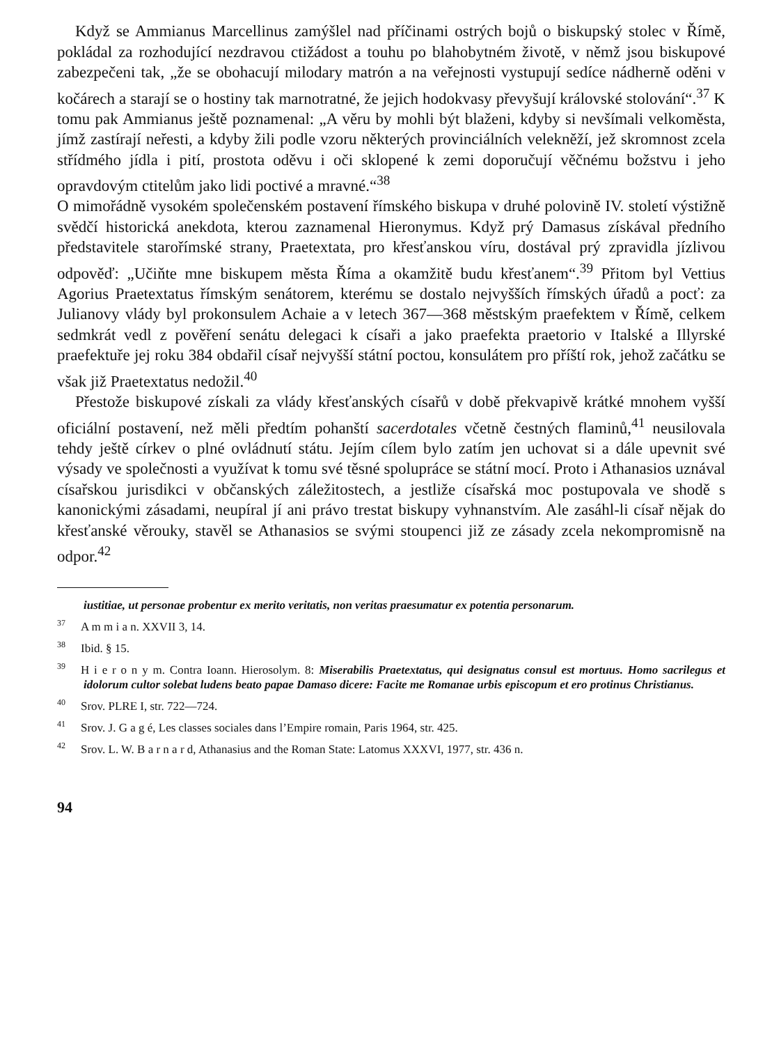Když se Ammianus Marcellinus zamýšlel nad příčinami ostrých bojů o biskupský stolec v Římě, pokládal za rozhodující nezdravou ctižádost a touhu po blahobytném životě, v němž jsou biskupové zabezpečeni tak, „že se obohacují milodary matrón a na veřejnosti vystupují sedíce nádherně oděni v kočárech a starají se o hostiny tak marnotratné, že jejich hodokvasy převyšují královské stolování“.<sup>37</sup> K tomu pak Ammianus ještě poznamenal: „A věru by mohli být blaženi, kdyby si nevšímali velkoměsta, jímž zastírají neřesti, a kdyby žili podle vzoru některých provinciálních velekněží, jež skromnost zcela střídmého jídla i pití, prostota oděvu i oči sklopené k zemi doporučují věčnému božstvu i jeho opravdovým ctitelům jako lidi poctivé a mravné.“<sup>38</sup>
O mimořádně vysokém společenském postavení římského biskupa v druhé polovině IV. století výstižně svědčí historická anekdota, kterou zaznamenal Hieronymus. Když prý Damasus získával předního představitele starořímské strany, Praetextata, pro křesťanskou víru, dostával prý zpravidla jízlivou odpověď: „Učiňte mne biskupem města Říma a okamžitě budu křesťanem“.<sup>39</sup> Přitom byl Vettius Agorius Praetextatus římským senátorem, kterému se dostalo nejvyšších římských úřadů a pocť: za Julianovy vlády byl prokonsulem Achaie a v letech 367—368 městským praefektem v Římě, celkem sedmkrát vedl z pověření senátu delegaci k císaři a jako praefekta praetorio v Italské a Illyrské praefektuře jej roku 384 obdařil císař nejvyšší státní poctou, konsulátem pro příští rok, jehož začátku se však již Praetextatus nedožil.<sup>40</sup>
Přestože biskupové získali za vlády křesťanských císařů v době překvapivě krátké mnohem vyšší oficiální postavení, než měli předtím pohanští sacerdotales včetně čestných flaminů,<sup>41</sup> neusilovala tehdy ještě církev o plné ovládnutí státu. Jejím cílem bylo zatím jen uchovat si a dále upevnit své výsady ve společnosti a využívat k tomu své těsné spolupráce se státní mocí. Proto i Athanasios uznával císařskou jurisdikci v občanských záležitostech, a jestliže císařská moc postupovala ve shodě s kanonickými zásadami, neupíral jí ani právo trestat biskupy vyhnanstvím. Ale zasáhl-li císař nějak do křesťanské věrouky, stavěl se Athanasios se svými stoupenci již ze zásady zcela nekompromisně na odpor.<sup>42</sup>
iustitiae, ut personae probentur ex merito veritatis, non veritas praesumatur ex potentia personarum.
<sup>37</sup> A m m i a n. XXVII 3, 14.
<sup>38</sup> Ibid. § 15.
<sup>39</sup>H i e r o n y m. Contra Ioann. Hierosolym. 8: Miserabilis Praetextatus, qui designatus consul est mortuus. Homo sacrilegus et idolorum cultor solebat ludens beato papae Damaso dicere: Facite me Romanae urbis episcopum et ero protinus Christianus.
<sup>40</sup> Srov. PLRE I, str. 722—724.
<sup>41</sup> Srov. J. G a g é, Les classes sociales dans l’Empire romain, Paris 1964, str. 425.
<sup>42</sup> Srov. L. W. B a r n a r d, Athanasius and the Roman State: Latomus XXXVI, 1977, str. 436 n.
94